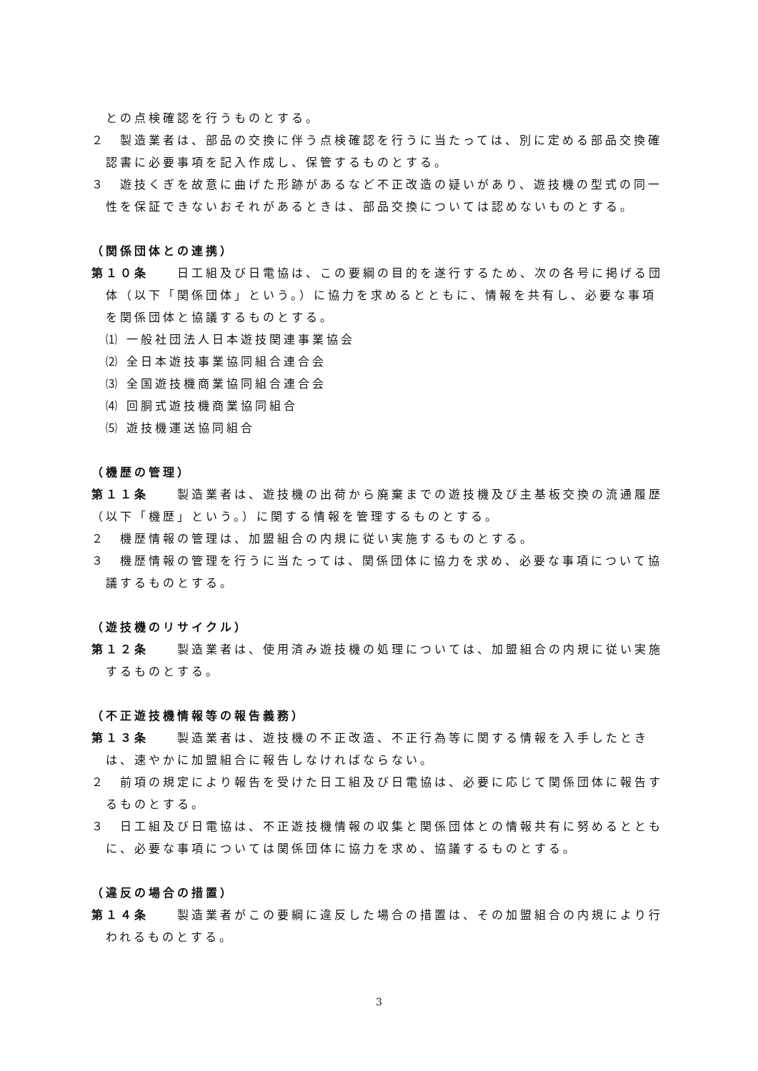との点検確認を行うものとする。
２　製造業者は、部品の交換に伴う点検確認を行うに当たっては、別に定める部品交換確認書に必要事項を記入作成し、保管するものとする。
３　遊技くぎを故意に曲げた形跡があるなど不正改造の疑いがあり、遊技機の型式の同一性を保証できないおそれがあるときは、部品交換については認めないものとする。
（関係団体との連携）
第１０条　　日工組及び日電協は、この要綱の目的を遂行するため、次の各号に掲げる団体（以下「関係団体」という。）に協力を求めるとともに、情報を共有し、必要な事項を関係団体と協議するものとする。
⑴ 一般社団法人日本遊技関連事業協会
⑵ 全日本遊技事業協同組合連合会
⑶ 全国遊技機商業協同組合連合会
⑷ 回胴式遊技機商業協同組合
⑸ 遊技機運送協同組合
（機歴の管理）
第１１条　　製造業者は、遊技機の出荷から廃棄までの遊技機及び主基板交換の流通履歴（以下「機歴」という。）に関する情報を管理するものとする。
２　機歴情報の管理は、加盟組合の内規に従い実施するものとする。
３　機歴情報の管理を行うに当たっては、関係団体に協力を求め、必要な事項について協議するものとする。
（遊技機のリサイクル）
第１２条　　製造業者は、使用済み遊技機の処理については、加盟組合の内規に従い実施するものとする。
（不正遊技機情報等の報告義務）
第１３条　　製造業者は、遊技機の不正改造、不正行為等に関する情報を入手したときは、速やかに加盟組合に報告しなければならない。
２　前項の規定により報告を受けた日工組及び日電協は、必要に応じて関係団体に報告するものとする。
３　日工組及び日電協は、不正遊技機情報の収集と関係団体との情報共有に努めるとともに、必要な事項については関係団体に協力を求め、協議するものとする。
（違反の場合の措置）
第１４条　　製造業者がこの要綱に違反した場合の措置は、その加盟組合の内規により行われるものとする。
3